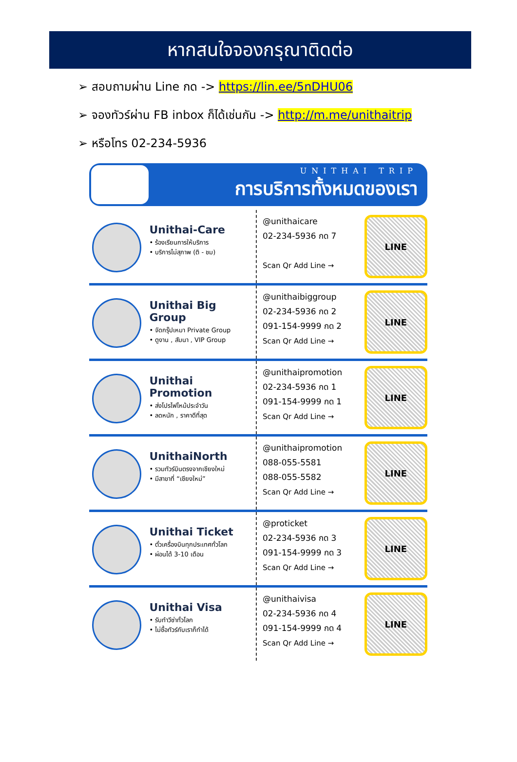หากสนใจจองกรุณาติดต่อ
➢ สอบถามผ่าน Line กด -> https://lin.ee/5nDHU06
➢ จองทัวร์ผ่าน FB inbox ก็ได้เช่นกัน -> http://m.me/unithaitrip
➢ หรือโทร 02-234-5936
UNITHAI TRIP
การบริการทั้งหมดของเรา
Unithai-Care
• ร้องเรียนการให้บริการ
• บริการไม่สุภาพ (ติ - ชม)
@unithaicare
02-234-5936 กด 7
Scan Qr Add Line →
LINE
Unithai Big Group
• จัดกรุ๊ปเหมา Private Group
• ดูงาน , สัมนา , VIP Group
@unithaibiggroup
02-234-5936 กด 2
091-154-9999 กด 2
Scan Qr Add Line →
LINE
Unithai Promotion
• ส่งโปรไฟไหม้ประจำวัน
• ลดหนัก , ราคาดีที่สุด
@unithaipromotion
02-234-5936 กด 1
091-154-9999 กด 1
Scan Qr Add Line →
LINE
UnithaiNorth
• รวมทัวร์บินตรงจากเชียงใหม่
• มีสาขาที่ “เชียงใหม่”
@unithaipromotion
088-055-5581
088-055-5582
Scan Qr Add Line →
LINE
Unithai Ticket
• ตั๋วเครื่องบินทุกประเทศทั่วโลก
• ผ่อนได้ 3-10 เดือน
@proticket
02-234-5936 กด 3
091-154-9999 กด 3
Scan Qr Add Line →
LINE
Unithai Visa
• รับทำวีซ่าทั่วโลก
• ไม่ซื้อทัวร์กับเราก็ทำได้
@unithaivisa
02-234-5936 กด 4
091-154-9999 กด 4
Scan Qr Add Line →
LINE